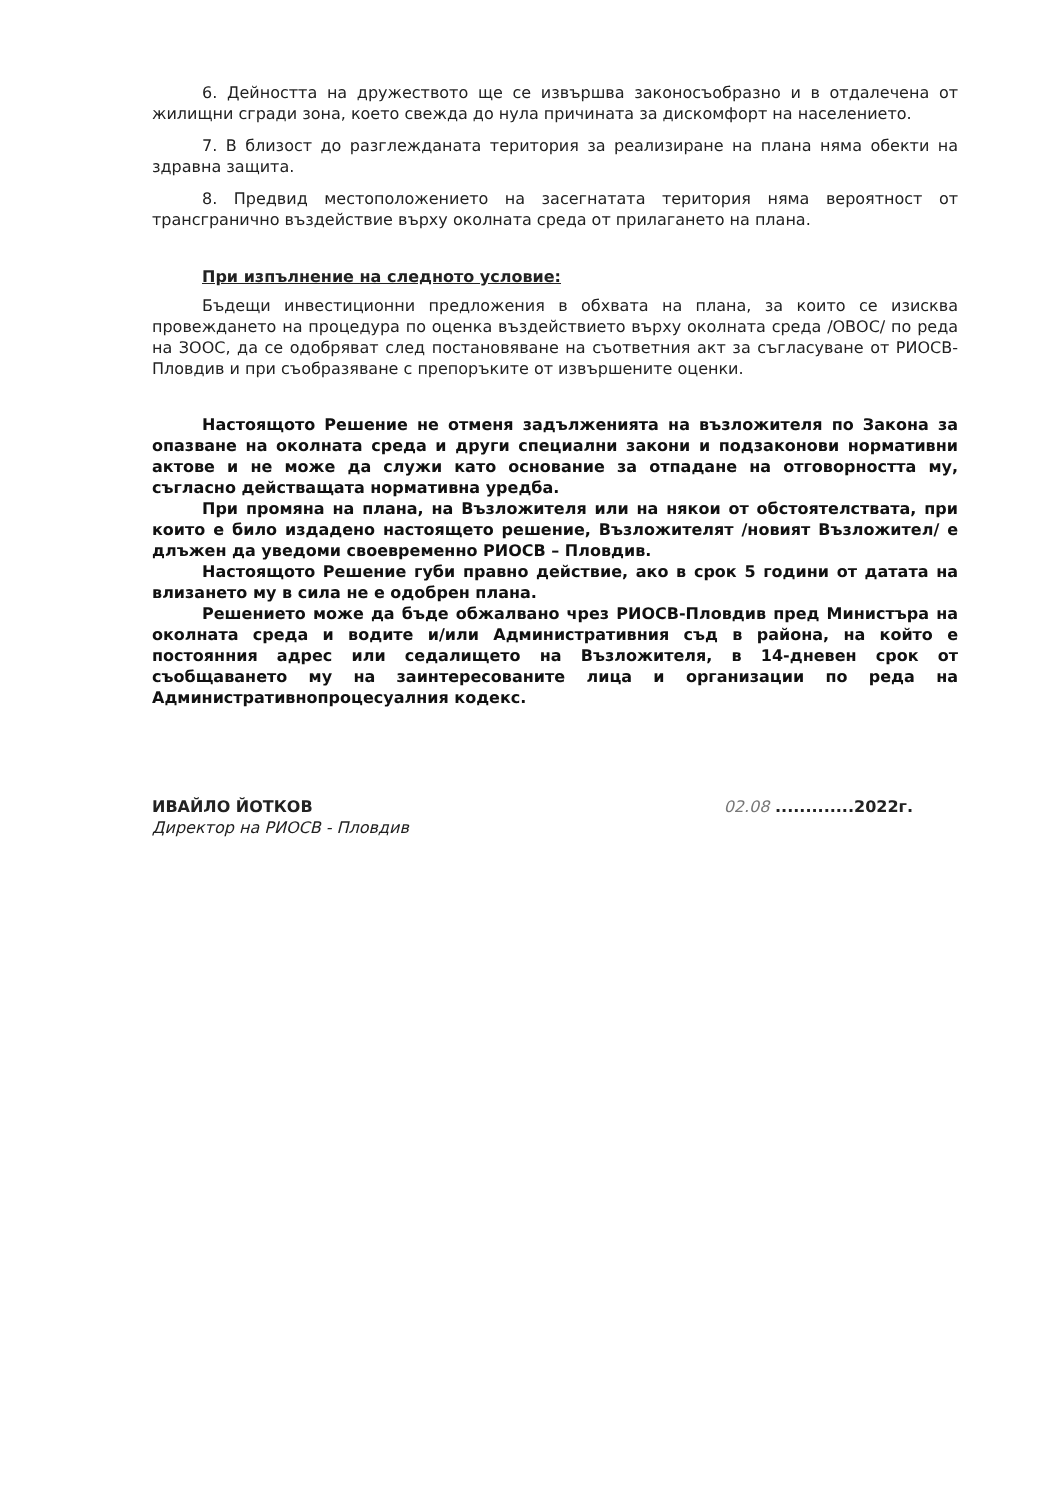6. Дейността на дружеството ще се извършва законосъобразно и в отдалечена от жилищни сгради зона, което свежда до нула причината за дискомфорт на населението.
7. В близост до разглежданата територия за реализиране на плана няма обекти на здравна защита.
8. Предвид местоположението на засегнатата територия няма вероятност от трансгранично въздействие върху околната среда от прилагането на плана.
При изпълнение на следното условие:
Бъдещи инвестиционни предложения в обхвата на плана, за които се изисква провеждането на процедура по оценка въздействието върху околната среда /ОВОС/ по реда на ЗООС, да се одобряват след постановяване на съответния акт за съгласуване от РИОСВ-Пловдив и при съобразяване с препоръките от извършените оценки.
Настоящото Решение не отменя задълженията на възложителя по Закона за опазване на околната среда и други специални закони и подзаконови нормативни актове и не може да служи като основание за отпадане на отговорността му, съгласно действащата нормативна уредба.
При промяна на плана, на Възложителя или на някои от обстоятелствата, при които е било издадено настоящето решение, Възложителят /новият Възложител/ е длъжен да уведоми своевременно РИОСВ – Пловдив.
Настоящото Решение губи правно действие, ако в срок 5 години от датата на влизането му в сила не е одобрен плана.
Решението може да бъде обжалвано чрез РИОСВ-Пловдив пред Министъра на околната среда и водите и/или Административния съд в района, на който е постоянния адрес или седалището на Възложителя, в 14-дневен срок от съобщаването му на заинтересованите лица и организации по реда на Административнопроцесуалния кодекс.
ИВАЙЛО ЙОТКОВ
Директор на РИОСВ - Пловдив
02.08 .............2022г.